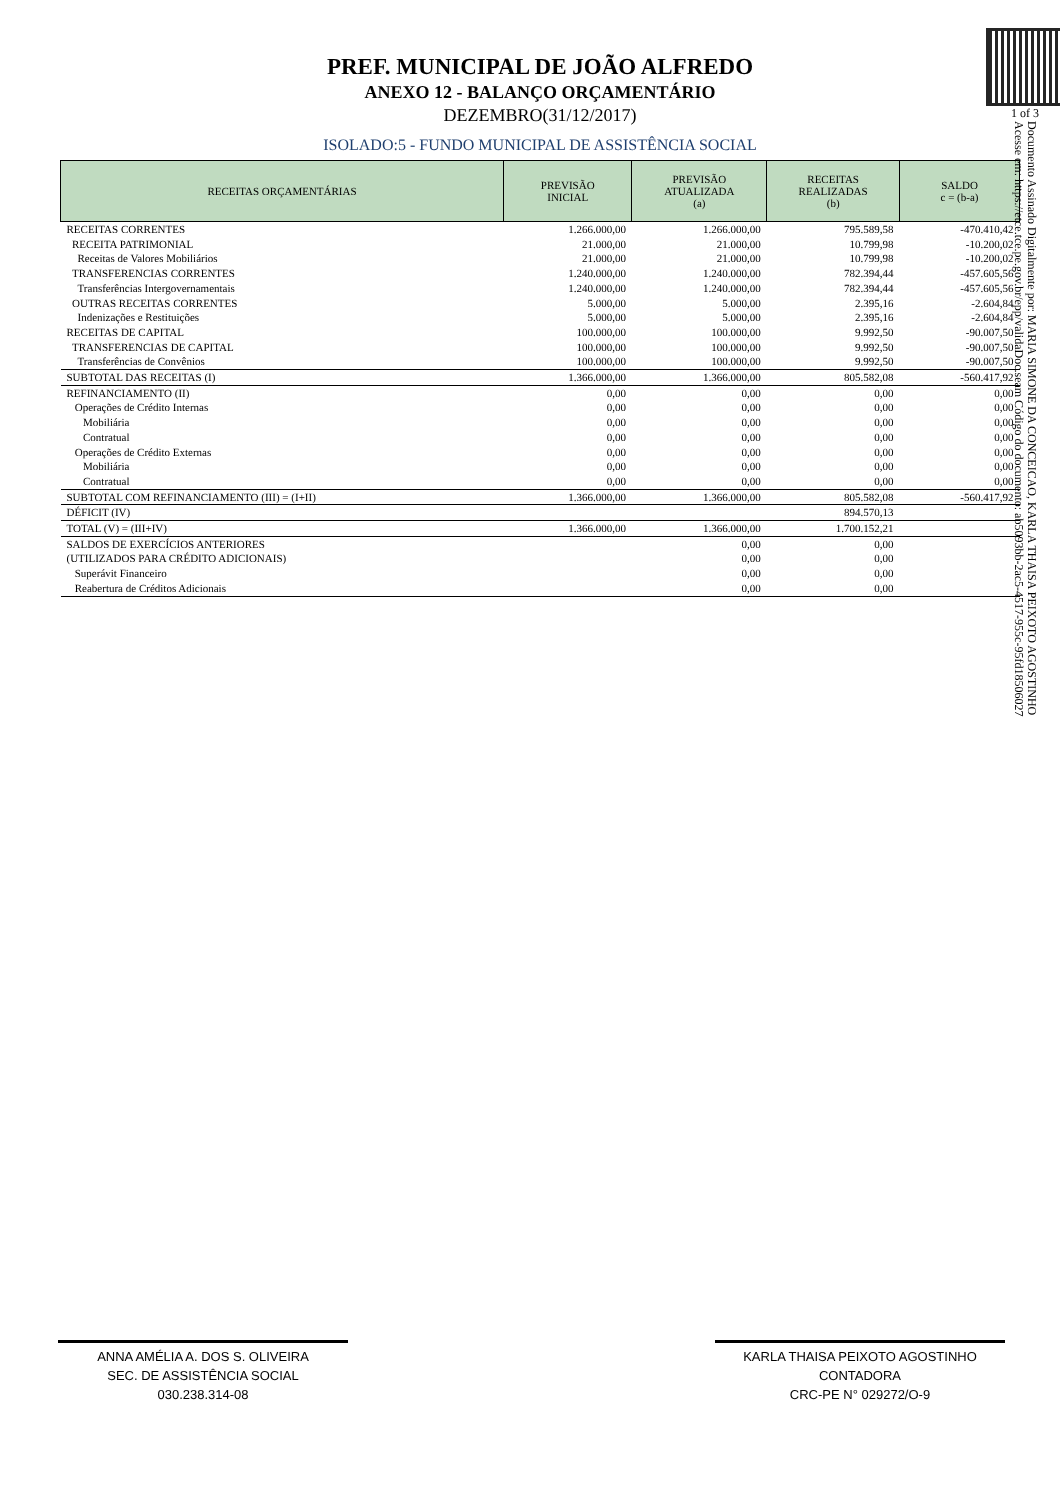PREF. MUNICIPAL DE JOÃO ALFREDO
ANEXO 12 - BALANÇO ORÇAMENTÁRIO
DEZEMBRO(31/12/2017)
ISOLADO:5 - FUNDO MUNICIPAL DE ASSISTÊNCIA SOCIAL
| RECEITAS ORÇAMENTÁRIAS | PREVISÃO INICIAL | PREVISÃO ATUALIZADA (a) | RECEITAS REALIZADAS (b) | SALDO c = (b-a) |
| --- | --- | --- | --- | --- |
| RECEITAS CORRENTES | 1.266.000,00 | 1.266.000,00 | 795.589,58 | -470.410,42 |
| RECEITA PATRIMONIAL | 21.000,00 | 21.000,00 | 10.799,98 | -10.200,02 |
| Receitas de Valores Mobiliários | 21.000,00 | 21.000,00 | 10.799,98 | -10.200,02 |
| TRANSFERENCIAS CORRENTES | 1.240.000,00 | 1.240.000,00 | 782.394,44 | -457.605,56 |
| Transferências Intergovernamentais | 1.240.000,00 | 1.240.000,00 | 782.394,44 | -457.605,56 |
| OUTRAS RECEITAS CORRENTES | 5.000,00 | 5.000,00 | 2.395,16 | -2.604,84 |
| Indenizações e Restituições | 5.000,00 | 5.000,00 | 2.395,16 | -2.604,84 |
| RECEITAS DE CAPITAL | 100.000,00 | 100.000,00 | 9.992,50 | -90.007,50 |
| TRANSFERENCIAS DE CAPITAL | 100.000,00 | 100.000,00 | 9.992,50 | -90.007,50 |
| Transferências de Convênios | 100.000,00 | 100.000,00 | 9.992,50 | -90.007,50 |
| SUBTOTAL DAS RECEITAS (I) | 1.366.000,00 | 1.366.000,00 | 805.582,08 | -560.417,92 |
| REFINANCIAMENTO (II) | 0,00 | 0,00 | 0,00 | 0,00 |
| Operações de Crédito Internas | 0,00 | 0,00 | 0,00 | 0,00 |
| Mobiliária | 0,00 | 0,00 | 0,00 | 0,00 |
| Contratual | 0,00 | 0,00 | 0,00 | 0,00 |
| Operações de Crédito Externas | 0,00 | 0,00 | 0,00 | 0,00 |
| Mobiliária | 0,00 | 0,00 | 0,00 | 0,00 |
| Contratual | 0,00 | 0,00 | 0,00 | 0,00 |
| SUBTOTAL COM REFINANCIAMENTO (III) = (I+II) | 1.366.000,00 | 1.366.000,00 | 805.582,08 | -560.417,92 |
| DÉFICIT (IV) | | | 894.570,13 | |
| TOTAL (V) = (III+IV) | 1.366.000,00 | 1.366.000,00 | 1.700.152,21 | |
| SALDOS DE EXERCÍCIOS ANTERIORES | | 0,00 | 0,00 | |
| (UTILIZADOS PARA CRÉDITO ADICIONAIS) | | 0,00 | 0,00 | |
| Superávit Financeiro | | 0,00 | 0,00 | |
| Reabertura de Créditos Adicionais | | 0,00 | 0,00 | |
1 of 3
Documento Assinado Digitalmente por: MARIA SIMONE DA CONCEICAO, KARLA THAISA PEIXOTO AGOSTINHO
Acesse em: https://etce.tce.pe.gov.br/epp/validaDoc.seam Código do documento: ab5093bb-2ac5-4517-955c-95fd18506027
ANNA AMÉLIA A. DOS S. OLIVEIRA
SEC. DE ASSISTÊNCIA SOCIAL
030.238.314-08
KARLA THAISA PEIXOTO AGOSTINHO
CONTADORA
CRC-PE N° 029272/O-9